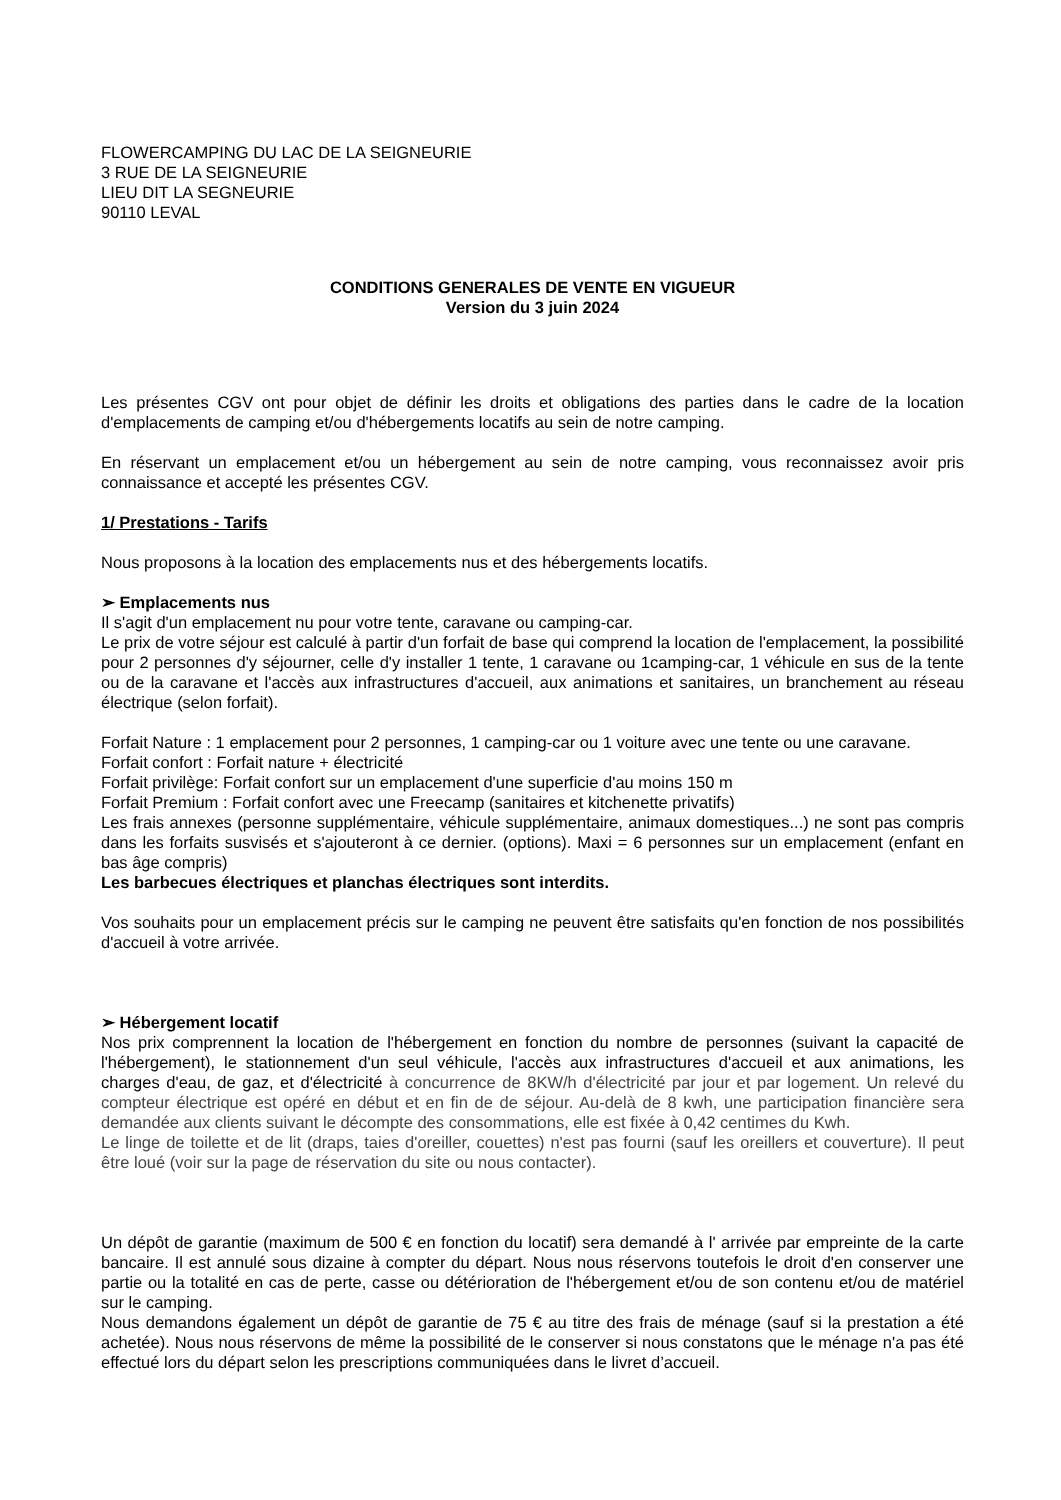FLOWERCAMPING DU LAC DE LA SEIGNEURIE
3 RUE DE LA SEIGNEURIE
LIEU DIT LA SEGNEURIE
90110 LEVAL
CONDITIONS GENERALES DE VENTE EN VIGUEUR
Version du 3 juin 2024
Les présentes CGV ont pour objet de définir les droits et obligations des parties dans le cadre de la location d'emplacements de camping et/ou d'hébergements locatifs au sein de notre camping.
En réservant un emplacement et/ou un hébergement au sein de notre camping, vous reconnaissez avoir pris connaissance et accepté les présentes CGV.
1/ Prestations - Tarifs
Nous proposons à la location des emplacements nus et des hébergements locatifs.
➢ Emplacements nus
Il s'agit d'un emplacement nu pour votre tente, caravane ou camping-car.
Le prix de votre séjour est calculé à partir d'un forfait de base qui comprend la location de l'emplacement, la possibilité pour 2 personnes d'y séjourner, celle d'y installer 1 tente, 1 caravane ou 1camping-car, 1 véhicule en sus de la tente ou de la caravane et l'accès aux infrastructures d'accueil, aux animations et sanitaires, un branchement au réseau électrique (selon forfait).
Forfait Nature : 1 emplacement pour 2 personnes, 1 camping-car ou 1 voiture avec une tente ou une caravane.
Forfait confort : Forfait nature + électricité
Forfait privilège: Forfait confort sur un emplacement d'une superficie d'au moins 150 m
Forfait Premium : Forfait confort avec une Freecamp (sanitaires et kitchenette privatifs)
Les frais annexes (personne supplémentaire, véhicule supplémentaire, animaux domestiques...) ne sont pas compris dans les forfaits susvisés et s'ajouteront à ce dernier. (options). Maxi = 6 personnes sur un emplacement (enfant en bas âge compris)
Les barbecues électriques et planchas électriques sont interdits.
Vos souhaits pour un emplacement précis sur le camping ne peuvent être satisfaits qu'en fonction de nos possibilités d'accueil à votre arrivée.
➢ Hébergement locatif
Nos prix comprennent la location de l'hébergement en fonction du nombre de personnes (suivant la capacité de l'hébergement), le stationnement d'un seul véhicule, l'accès aux infrastructures d'accueil et aux animations, les charges d'eau, de gaz, et d'électricité à concurrence de 8KW/h d'électricité par jour et par logement. Un relevé du compteur électrique est opéré en début et en fin de de séjour. Au-delà de 8 kwh, une participation financière sera demandée aux clients suivant le décompte des consommations, elle est fixée à 0,42 centimes du Kwh.
Le linge de toilette et de lit (draps, taies d'oreiller, couettes) n'est pas fourni (sauf les oreillers et couverture). Il peut être loué (voir sur la page de réservation du site ou nous contacter).
Un dépôt de garantie (maximum de 500 € en fonction du locatif) sera demandé à l' arrivée par empreinte de la carte bancaire. Il est annulé sous dizaine à compter du départ. Nous nous réservons toutefois le droit d'en conserver une partie ou la totalité en cas de perte, casse ou détérioration de l'hébergement et/ou de son contenu et/ou de matériel sur le camping.
Nous demandons également un dépôt de garantie de 75 € au titre des frais de ménage (sauf si la prestation a été achetée). Nous nous réservons de même la possibilité de le conserver si nous constatons que le ménage n'a pas été effectué lors du départ selon les prescriptions communiquées dans le livret d’accueil.